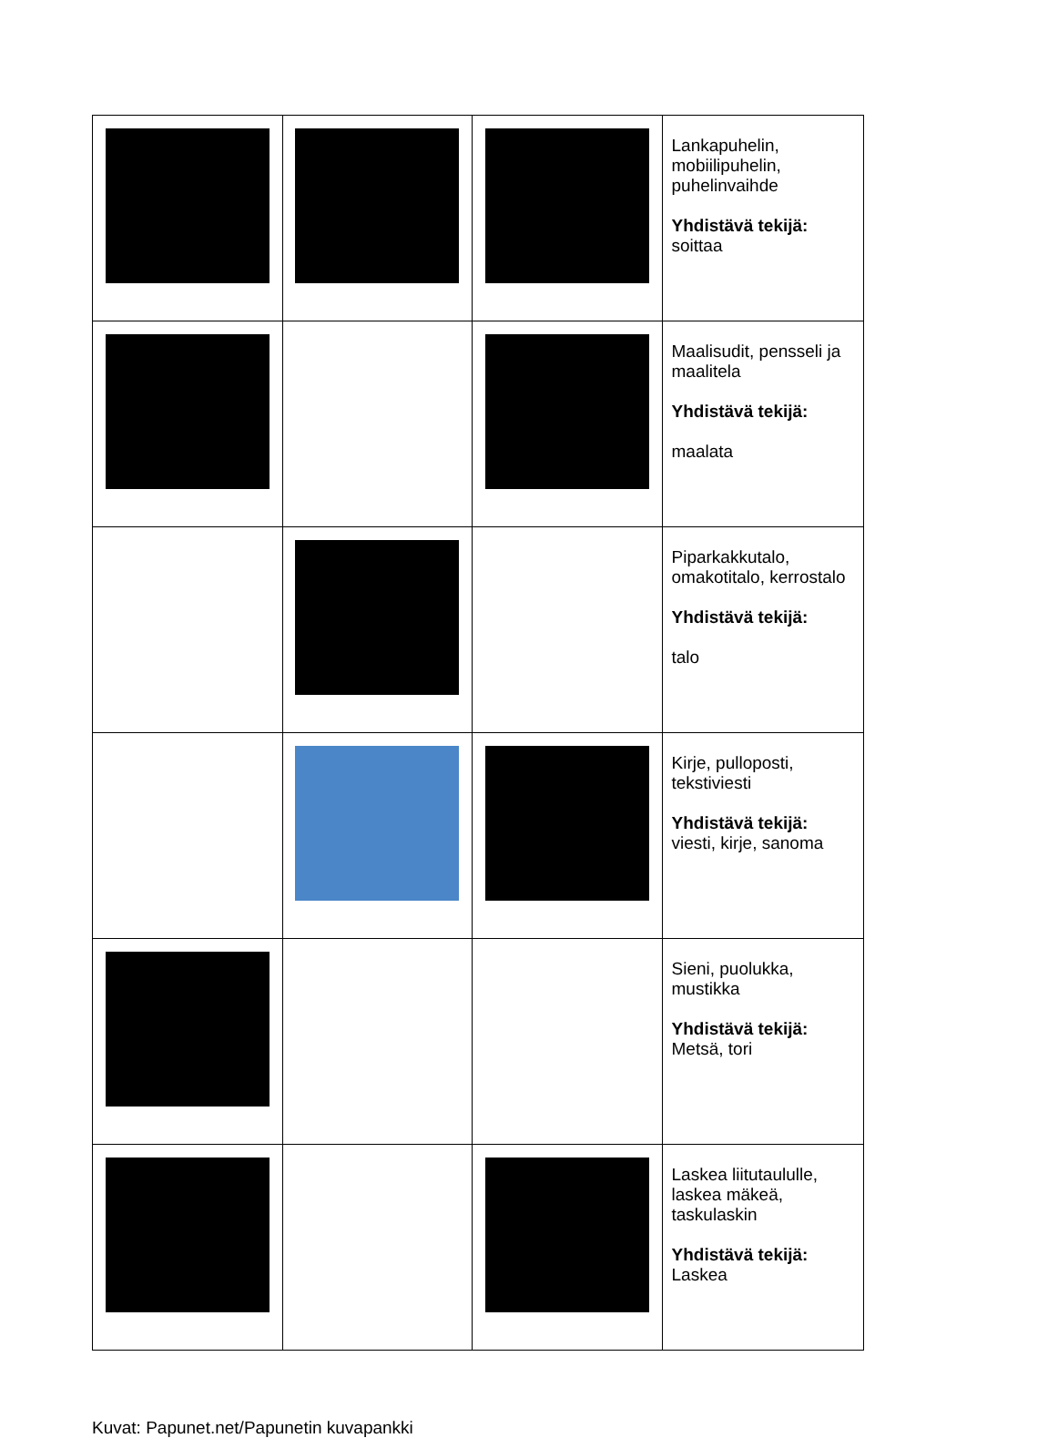| | | | Lankapuhelin, mobiilipuhelin, puhelinvaihde Yhdistävä tekijä: soittaa |
| | | | Maalisudit, pensseli ja maalitela Yhdistävä tekijä: maalata |
| | | | Piparkakkutalo, omakotitalo, kerrostalo Yhdistävä tekijä: talo |
| | | | Kirje, pulloposti, tekstiviesti Yhdistävä tekijä: viesti, kirje, sanoma |
| | | | Sieni, puolukka, mustikka Yhdistävä tekijä: Metsä, tori |
| | | | Laskea liitutaululle, laskea mäkeä, taskulaskin Yhdistävä tekijä: Laskea |
Kuvat: Papunet.net/Papunetin kuvapankki